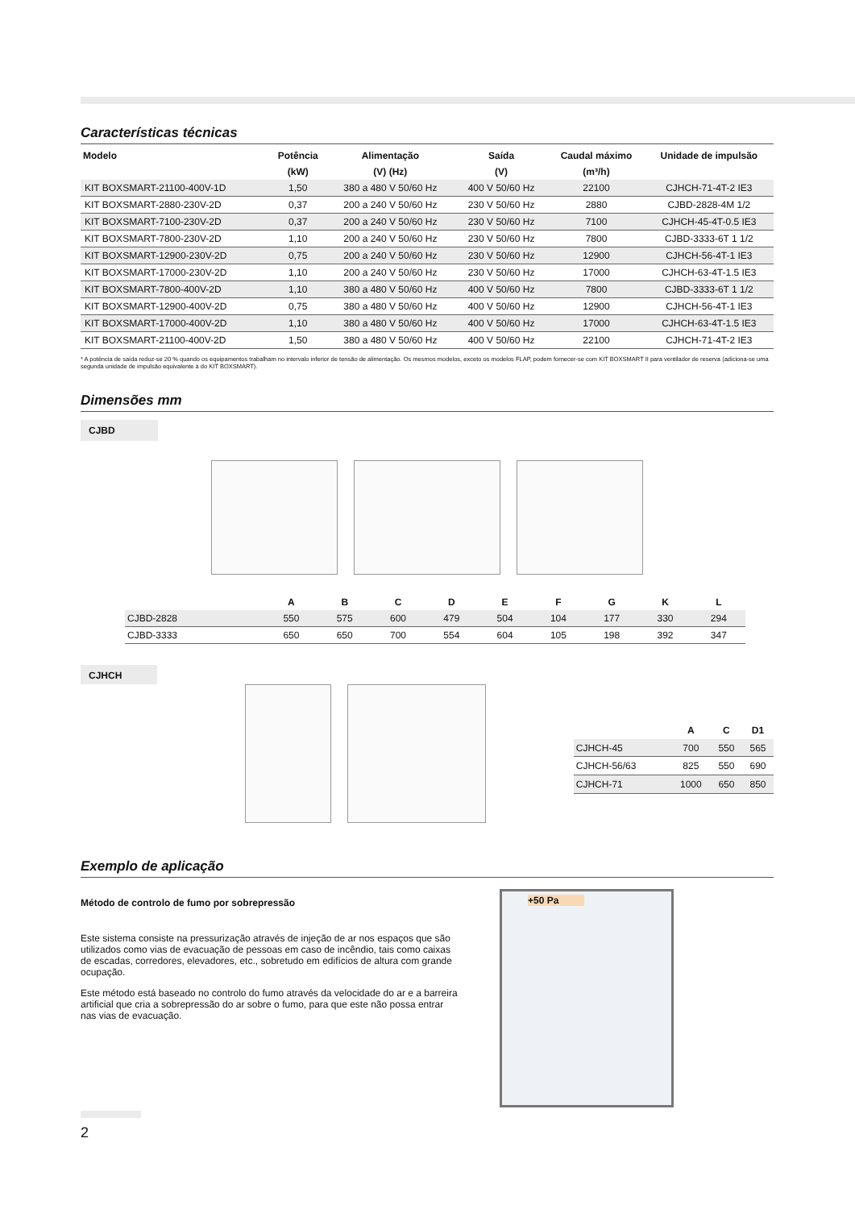Características técnicas
| Modelo | Potência | Alimentação | Saída | Caudal máximo | Unidade de impulsão |
| --- | --- | --- | --- | --- | --- |
| | (kW) | (V) (Hz) | (V) | (m³/h) | |
| KIT BOXSMART-21100-400V-1D | 1,50 | 380 a 480 V 50/60 Hz | 400 V 50/60 Hz | 22100 | CJHCH-71-4T-2 IE3 |
| KIT BOXSMART-2880-230V-2D | 0,37 | 200 a 240 V 50/60 Hz | 230 V 50/60 Hz | 2880 | CJBD-2828-4M 1/2 |
| KIT BOXSMART-7100-230V-2D | 0,37 | 200 a 240 V 50/60 Hz | 230 V 50/60 Hz | 7100 | CJHCH-45-4T-0.5 IE3 |
| KIT BOXSMART-7800-230V-2D | 1,10 | 200 a 240 V 50/60 Hz | 230 V 50/60 Hz | 7800 | CJBD-3333-6T 1 1/2 |
| KIT BOXSMART-12900-230V-2D | 0,75 | 200 a 240 V 50/60 Hz | 230 V 50/60 Hz | 12900 | CJHCH-56-4T-1 IE3 |
| KIT BOXSMART-17000-230V-2D | 1,10 | 200 a 240 V 50/60 Hz | 230 V 50/60 Hz | 17000 | CJHCH-63-4T-1.5 IE3 |
| KIT BOXSMART-7800-400V-2D | 1,10 | 380 a 480 V 50/60 Hz | 400 V 50/60 Hz | 7800 | CJBD-3333-6T 1 1/2 |
| KIT BOXSMART-12900-400V-2D | 0,75 | 380 a 480 V 50/60 Hz | 400 V 50/60 Hz | 12900 | CJHCH-56-4T-1 IE3 |
| KIT BOXSMART-17000-400V-2D | 1,10 | 380 a 480 V 50/60 Hz | 400 V 50/60 Hz | 17000 | CJHCH-63-4T-1.5 IE3 |
| KIT BOXSMART-21100-400V-2D | 1,50 | 380 a 480 V 50/60 Hz | 400 V 50/60 Hz | 22100 | CJHCH-71-4T-2 IE3 |
* A potência de saída reduz-se 20 % quando os equipamentos trabalham no intervalo inferior de tensão de alimentação. Os mesmos modelos, exceto os modelos FLAP, podem fornecer-se com KIT BOXSMART II para ventilador de reserva (adiciona-se uma segunda unidade de impulsão equivalente à do KIT BOXSMART).
Dimensões mm
CJBD
| | A | B | C | D | E | F | G | K | L |
| --- | --- | --- | --- | --- | --- | --- | --- | --- | --- |
| CJBD-2828 | 550 | 575 | 600 | 479 | 504 | 104 | 177 | 330 | 294 |
| CJBD-3333 | 650 | 650 | 700 | 554 | 604 | 105 | 198 | 392 | 347 |
CJHCH
| | A | C | D1 |
| --- | --- | --- | --- |
| CJHCH-45 | 700 | 550 | 565 |
| CJHCH-56/63 | 825 | 550 | 690 |
| CJHCH-71 | 1000 | 650 | 850 |
Exemplo de aplicação
Método de controlo de fumo por sobrepressão
Este sistema consiste na pressurização através de injeção de ar nos espaços que são utilizados como vias de evacuação de pessoas em caso de incêndio, tais como caixas de escadas, corredores, elevadores, etc., sobretudo em edifícios de altura com grande ocupação.
Este método está baseado no controlo do fumo através da velocidade do ar e a barreira artificial que cria a sobrepressão do ar sobre o fumo, para que este não possa entrar nas vias de evacuação.
+50 Pa
2